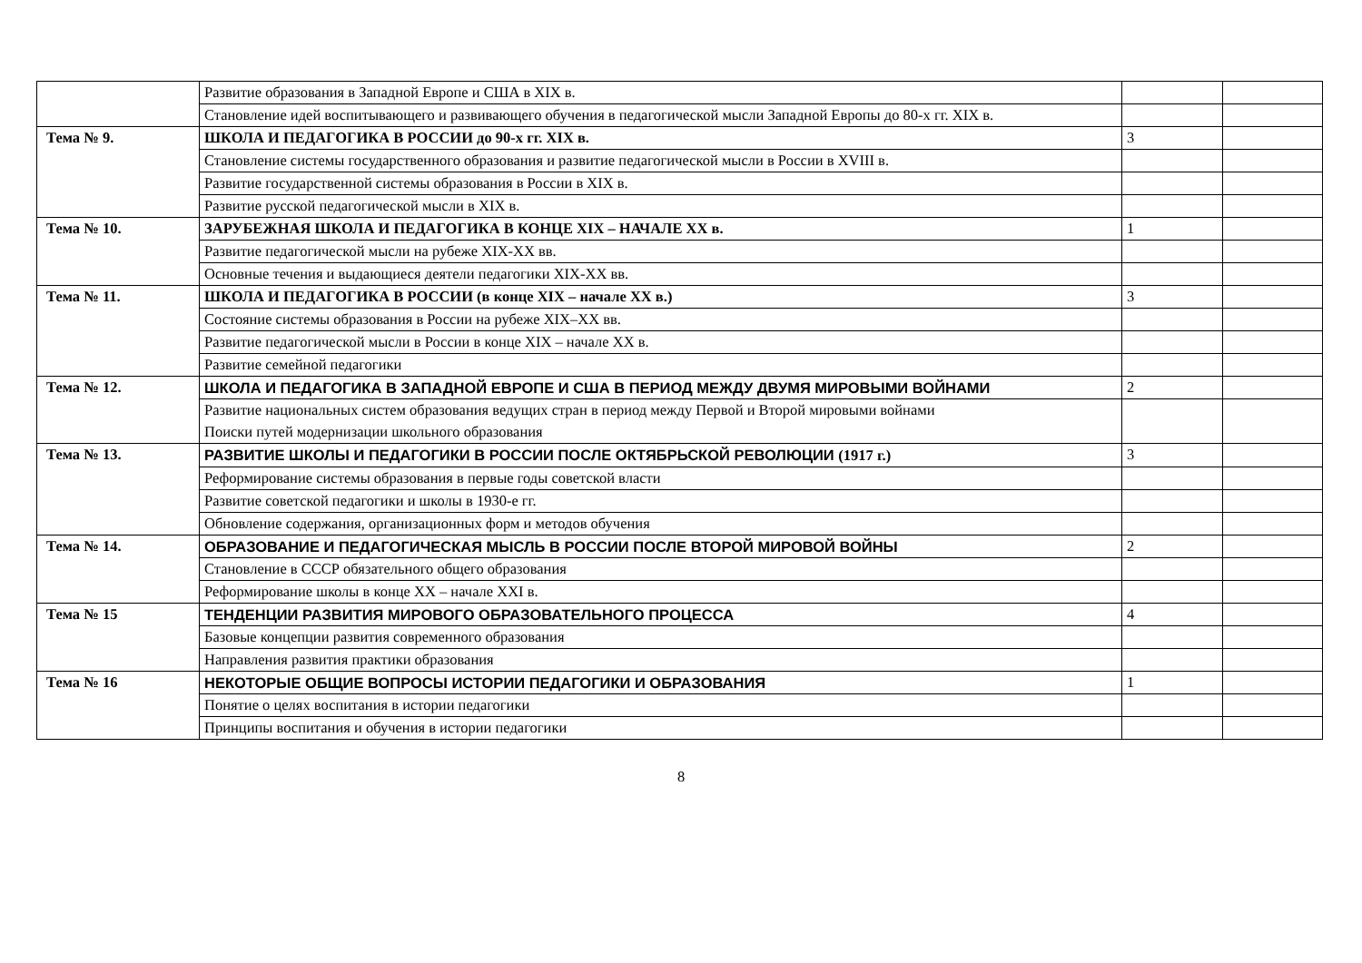| | Развитие образования в Западной Европе и США в XIX в. | | |
| | Становление идей воспитывающего и развивающего обучения в педагогической мысли Западной Европы до 80-х гг. XIX в. | | |
| Тема № 9. | ШКОЛА И ПЕДАГОГИКА В РОССИИ до 90-х гг. XIX в. | 3 | |
| | Становление системы государственного образования и развитие педагогической мысли в России в XVIII в. | | |
| | Развитие государственной системы образования в России в XIX в. | | |
| | Развитие русской педагогической мысли в XIX в. | | |
| Тема № 10. | ЗАРУБЕЖНАЯ ШКОЛА И ПЕДАГОГИКА В КОНЦЕ XIX – НАЧАЛЕ XX в. | 1 | |
| | Развитие педагогической мысли на рубеже XIX-XX вв. | | |
| | Основные течения и выдающиеся деятели педагогики XIX-XX вв. | | |
| Тема № 11. | ШКОЛА И ПЕДАГОГИКА В РОССИИ (в конце XIX – начале XX в.) | 3 | |
| | Состояние системы образования в России на рубеже XIX–XX вв. | | |
| | Развитие педагогической мысли в России в конце XIX – начале XX в. | | |
| | Развитие семейной педагогики | | |
| Тема № 12. | ШКОЛА И ПЕДАГОГИКА В ЗАПАДНОЙ ЕВРОПЕ И США В ПЕРИОД МЕЖДУ ДВУМЯ МИРОВЫМИ ВОЙНАМИ | 2 | |
| | Развитие национальных систем образования ведущих стран в период между Первой и Второй мировыми войнами Поиски путей модернизации школьного образования | | |
| Тема № 13. | РАЗВИТИЕ ШКОЛЫ И ПЕДАГОГИКИ В РОССИИ ПОСЛЕ ОКТЯБРЬСКОЙ РЕВОЛЮЦИИ (1917 г.) | 3 | |
| | Реформирование системы образования в первые годы советской власти | | |
| | Развитие советской педагогики и школы в 1930-е гг. | | |
| | Обновление содержания, организационных форм и методов обучения | | |
| Тема № 14. | ОБРАЗОВАНИЕ И ПЕДАГОГИЧЕСКАЯ МЫСЛЬ В РОССИИ ПОСЛЕ ВТОРОЙ МИРОВОЙ ВОЙНЫ | 2 | |
| | Становление в СССР обязательного общего образования | | |
| | Реформирование школы в конце XX – начале XXI в. | | |
| Тема № 15 | ТЕНДЕНЦИИ РАЗВИТИЯ МИРОВОГО ОБРАЗОВАТЕЛЬНОГО ПРОЦЕССА | 4 | |
| | Базовые концепции развития современного образования | | |
| | Направления развития практики образования | | |
| Тема № 16 | НЕКОТОРЫЕ ОБЩИЕ ВОПРОСЫ ИСТОРИИ ПЕДАГОГИКИ И ОБРАЗОВАНИЯ | 1 | |
| | Понятие о целях воспитания в истории педагогики | | |
| | Принципы воспитания и обучения в истории педагогики | | |
8